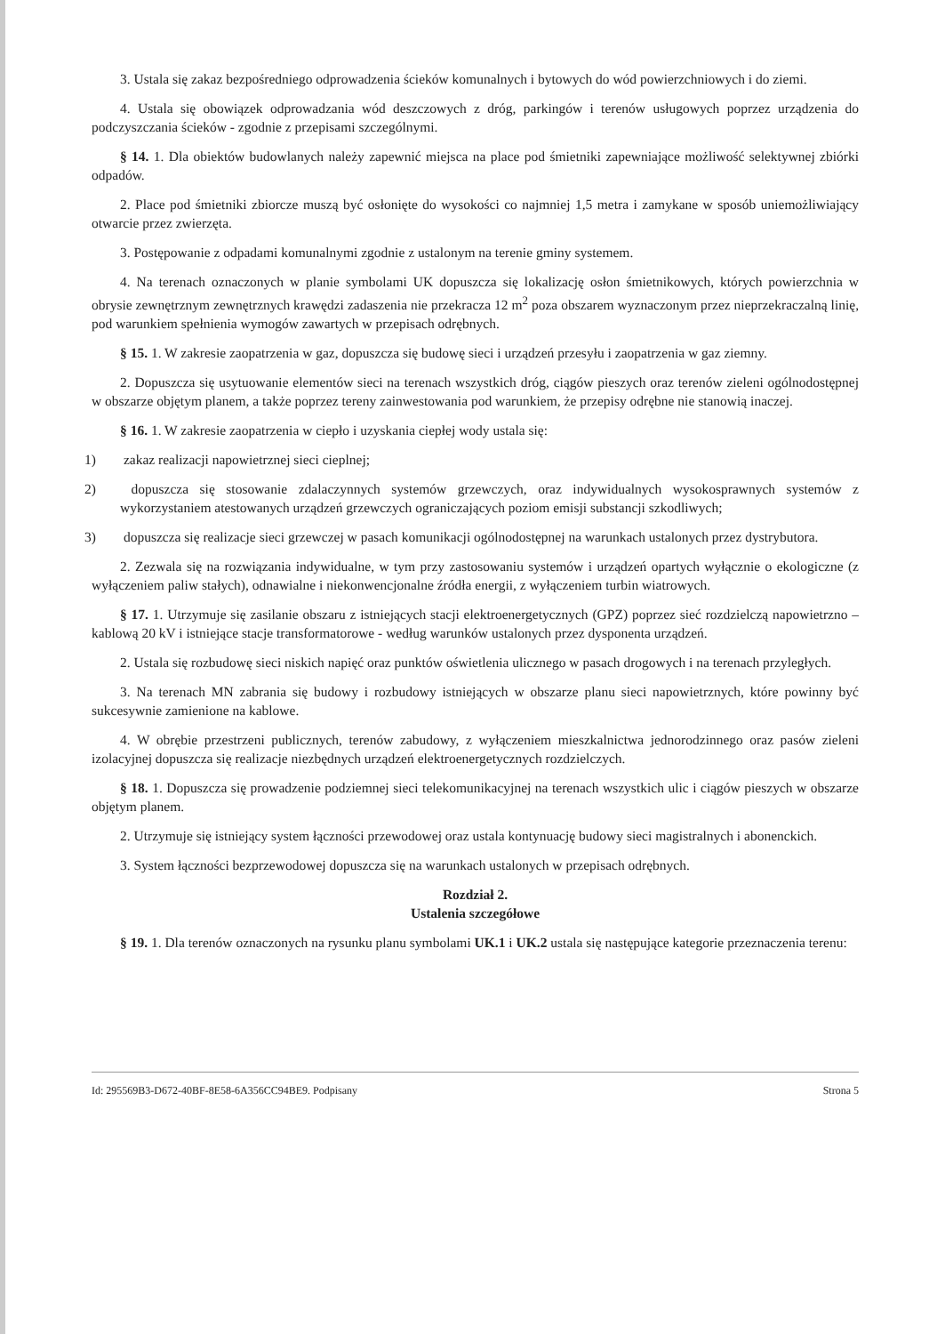3. Ustala się zakaz bezpośredniego odprowadzenia ścieków komunalnych i bytowych do wód powierzchniowych i do ziemi.
4. Ustala się obowiązek odprowadzania wód deszczowych z dróg, parkingów i terenów usługowych poprzez urządzenia do podczyszczania ścieków - zgodnie z przepisami szczególnymi.
§ 14. 1. Dla obiektów budowlanych należy zapewnić miejsca na place pod śmietniki zapewniające możliwość selektywnej zbiórki odpadów.
2. Place pod śmietniki zbiorcze muszą być osłonięte do wysokości co najmniej 1,5 metra i zamykane w sposób uniemożliwiający otwarcie przez zwierzęta.
3. Postępowanie z odpadami komunalnymi zgodnie z ustalonym na terenie gminy systemem.
4. Na terenach oznaczonych w planie symbolami UK dopuszcza się lokalizację osłon śmietnikowych, których powierzchnia w obrysie zewnętrznym zewnętrznych krawędzi zadaszenia nie przekracza 12 m<sup>2</sup> poza obszarem wyznaczonym przez nieprzekraczalną linię, pod warunkiem spełnienia wymogów zawartych w przepisach odrębnych.
§ 15. 1. W zakresie zaopatrzenia w gaz, dopuszcza się budowę sieci i urządzeń przesyłu i zaopatrzenia w gaz ziemny.
2. Dopuszcza się usytuowanie elementów sieci na terenach wszystkich dróg, ciągów pieszych oraz terenów zieleni ogólnodostępnej w obszarze objętym planem, a także poprzez tereny zainwestowania pod warunkiem, że przepisy odrębne nie stanowią inaczej.
§ 16. 1. W zakresie zaopatrzenia w ciepło i uzyskania ciepłej wody ustala się:
1) zakaz realizacji napowietrznej sieci cieplnej;
2) dopuszcza się stosowanie zdalaczynnych systemów grzewczych, oraz indywidualnych wysokosprawnych systemów z wykorzystaniem atestowanych urządzeń grzewczych ograniczających poziom emisji substancji szkodliwych;
3) dopuszcza się realizacje sieci grzewczej w pasach komunikacji ogólnodostępnej na warunkach ustalonych przez dystrybutora.
2. Zezwala się na rozwiązania indywidualne, w tym przy zastosowaniu systemów i urządzeń opartych wyłącznie o ekologiczne (z wyłączeniem paliw stałych), odnawialne i niekonwencjonalne źródła energii, z wyłączeniem turbin wiatrowych.
§ 17. 1. Utrzymuje się zasilanie obszaru z istniejących stacji elektroenergetycznych (GPZ) poprzez sieć rozdzielczą napowietrzno – kablową 20 kV i istniejące stacje transformatorowe - według warunków ustalonych przez dysponenta urządzeń.
2. Ustala się rozbudowę sieci niskich napięć oraz punktów oświetlenia ulicznego w pasach drogowych i na terenach przyległych.
3. Na terenach MN zabrania się budowy i rozbudowy istniejących w obszarze planu sieci napowietrznych, które powinny być sukcesywnie zamienione na kablowe.
4. W obrębie przestrzeni publicznych, terenów zabudowy, z wyłączeniem mieszkalnictwa jednorodzinnego oraz pasów zieleni izolacyjnej dopuszcza się realizacje niezbędnych urządzeń elektroenergetycznych rozdzielczych.
§ 18. 1. Dopuszcza się prowadzenie podziemnej sieci telekomunikacyjnej na terenach wszystkich ulic i ciągów pieszych w obszarze objętym planem.
2. Utrzymuje się istniejący system łączności przewodowej oraz ustala kontynuację budowy sieci magistralnych i abonenckich.
3. System łączności bezprzewodowej dopuszcza się na warunkach ustalonych w przepisach odrębnych.
Rozdział 2.
Ustalenia szczegółowe
§ 19. 1. Dla terenów oznaczonych na rysunku planu symbolami UK.1 i UK.2 ustala się następujące kategorie przeznaczenia terenu:
Id: 295569B3-D672-40BF-8E58-6A356CC94BE9. Podpisany Strona 5